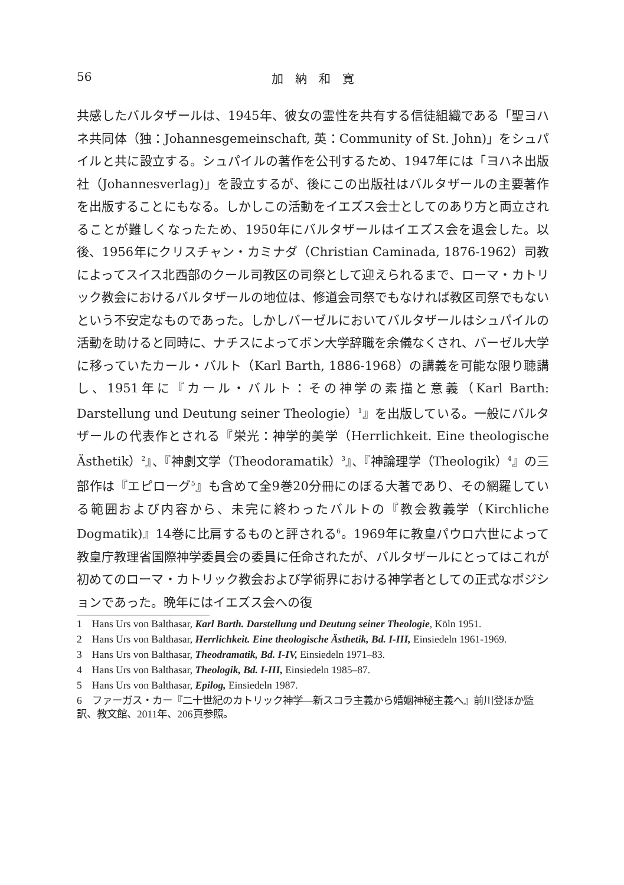56 加　納　和　寛
共感したバルタザールは、1945年、彼女の霊性を共有する信徒組織である「聖ヨハネ共同体（独：Johannesgemeinschaft, 英：Community of St. John)」をシュパイルと共に設立する。シュパイルの著作を公刊するため、1947年には「ヨハネ出版社（Johannesverlag)」を設立するが、後にこの出版社はバルタザールの主要著作を出版することにもなる。しかしこの活動をイエズス会士としてのあり方と両立されることが難しくなったため、1950年にバルタザールはイエズス会を退会した。以後、1956年にクリスチャン・カミナダ（Christian Caminada, 1876-1962）司教によってスイス北西部のクール司教区の司祭として迎えられるまで、ローマ・カトリック教会におけるバルタザールの地位は、修道会司祭でもなければ教区司祭でもないという不安定なものであった。しかしバーゼルにおいてバルタザールはシュパイルの活動を助けると同時に、ナチスによってボン大学辞職を余儀なくされ、バーゼル大学に移っていたカール・バルト（Karl Barth, 1886-1968）の講義を可能な限り聴講し、1951年に『カール・バルト：その神学の素描と意義（Karl Barth: Darstellung und Deutung seiner Theologie）<sup>1</sup>』を出版している。一般にバルタザールの代表作とされる『栄光：神学的美学（Herrlichkeit. Eine theologische Ästhetik）<sup>2</sup>』、『神劇文学（Theodoramatik）<sup>3</sup>』、『神論理学（Theologik）<sup>4</sup>』の三部作は『エピローグ<sup>5</sup>』も含めて全9巻20分冊にのぼる大著であり、その網羅している範囲および内容から、未完に終わったバルトの『教会教義学（Kirchliche Dogmatik)』14巻に比肩するものと評される<sup>6</sup>。1969年に教皇パウロ六世によって教皇庁教理省国際神学委員会の委員に任命されたが、バルタザールにとってはこれが初めてのローマ・カトリック教会および学術界における神学者としての正式なポジションであった。晩年にはイエズス会への復
1　Hans Urs von Balthasar, Karl Barth. Darstellung und Deutung seiner Theologie, Köln 1951.
2　Hans Urs von Balthasar, Herrlichkeit. Eine theologische Ästhetik, Bd. I-III, Einsiedeln 1961-1969.
3　Hans Urs von Balthasar, Theodramatik, Bd. I-IV, Einsiedeln 1971–83.
4　Hans Urs von Balthasar, Theologik, Bd. I-III, Einsiedeln 1985–87.
5　Hans Urs von Balthasar, Epilog, Einsiedeln 1987.
6　ファーガス・カー『二十世紀のカトリック神学―新スコラ主義から婚姻神秘主義へ』前川登ほか監訳、教文館、2011年、206頁参照。